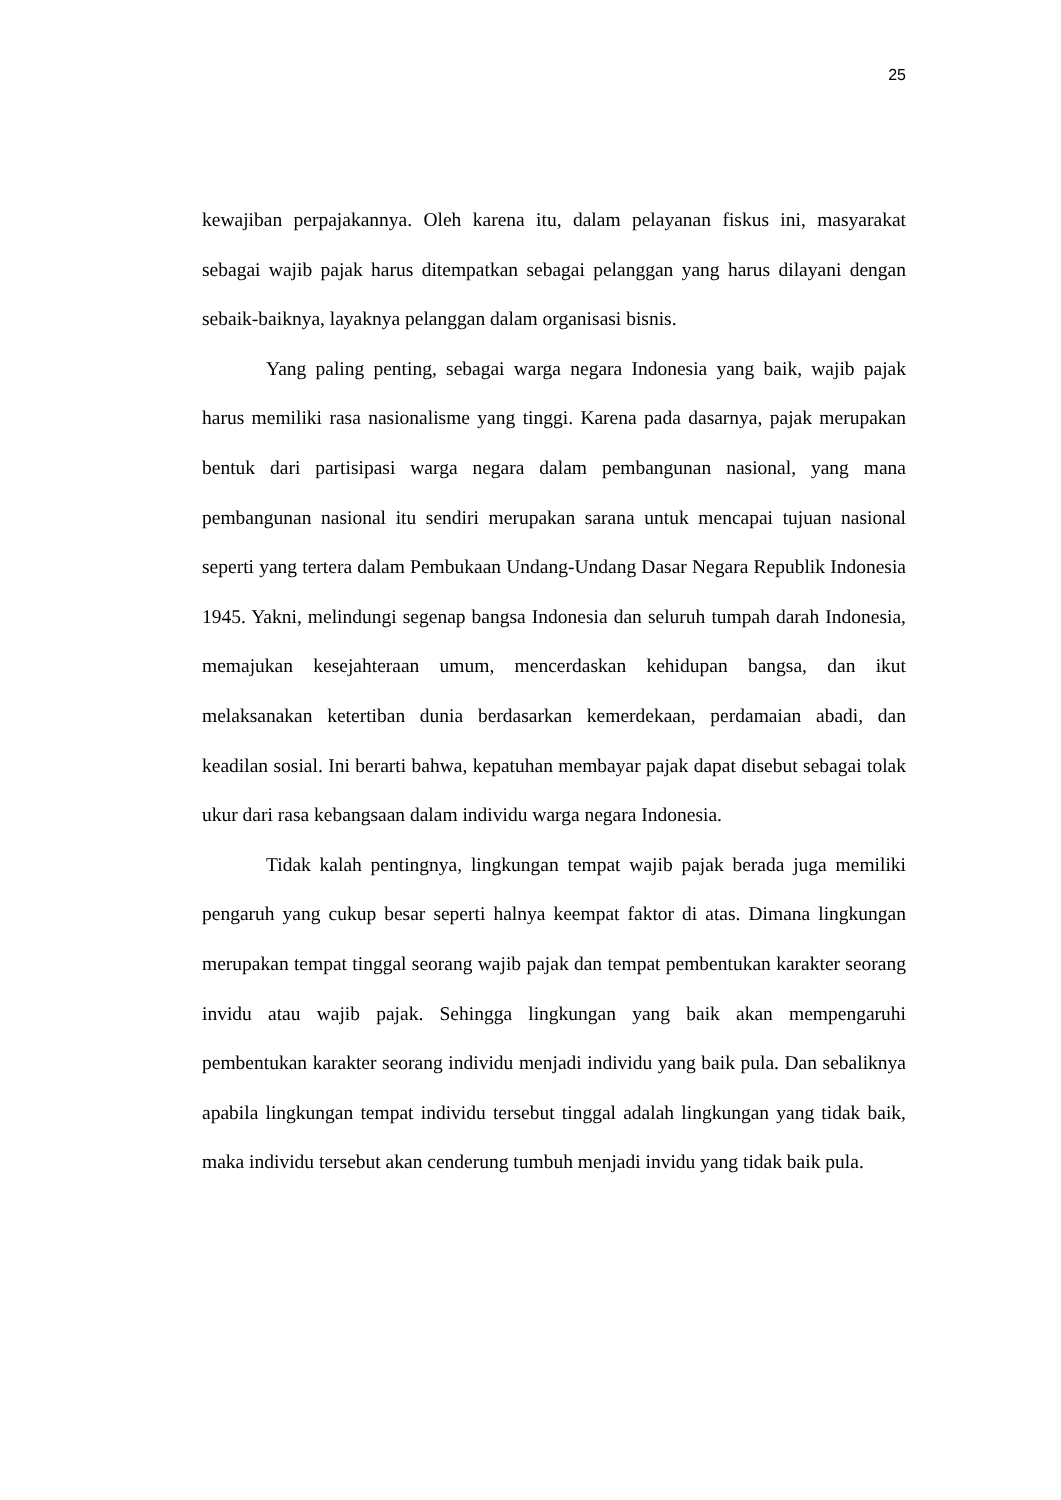25
kewajiban perpajakannya. Oleh karena itu, dalam pelayanan fiskus ini, masyarakat sebagai wajib pajak harus ditempatkan sebagai pelanggan yang harus dilayani dengan sebaik-baiknya, layaknya pelanggan dalam organisasi bisnis.
Yang paling penting, sebagai warga negara Indonesia yang baik, wajib pajak harus memiliki rasa nasionalisme yang tinggi. Karena pada dasarnya, pajak merupakan bentuk dari partisipasi warga negara dalam pembangunan nasional, yang mana pembangunan nasional itu sendiri merupakan sarana untuk mencapai tujuan nasional seperti yang tertera dalam Pembukaan Undang-Undang Dasar Negara Republik Indonesia 1945. Yakni, melindungi segenap bangsa Indonesia dan seluruh tumpah darah Indonesia, memajukan kesejahteraan umum, mencerdaskan kehidupan bangsa, dan ikut melaksanakan ketertiban dunia berdasarkan kemerdekaan, perdamaian abadi, dan keadilan sosial. Ini berarti bahwa, kepatuhan membayar pajak dapat disebut sebagai tolak ukur dari rasa kebangsaan dalam individu warga negara Indonesia.
Tidak kalah pentingnya, lingkungan tempat wajib pajak berada juga memiliki pengaruh yang cukup besar seperti halnya keempat faktor di atas. Dimana lingkungan merupakan tempat tinggal seorang wajib pajak dan tempat pembentukan karakter seorang invidu atau wajib pajak. Sehingga lingkungan yang baik akan mempengaruhi pembentukan karakter seorang individu menjadi individu yang baik pula. Dan sebaliknya apabila lingkungan tempat individu tersebut tinggal adalah lingkungan yang tidak baik, maka individu tersebut akan cenderung tumbuh menjadi invidu yang tidak baik pula.